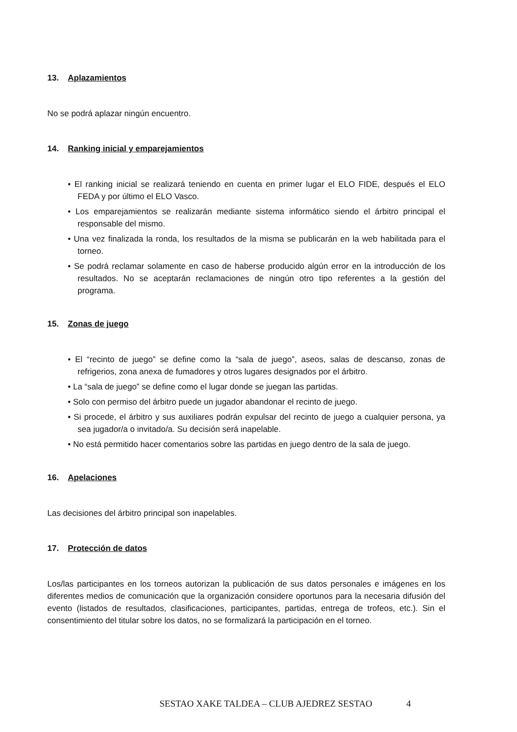13. Aplazamientos
No se podrá aplazar ningún encuentro.
14. Ranking inicial y emparejamientos
• El ranking inicial se realizará teniendo en cuenta en primer lugar el ELO FIDE, después el ELO FEDA y por último el ELO Vasco.
• Los emparejamientos se realizarán mediante sistema informático siendo el árbitro principal el responsable del mismo.
• Una vez finalizada la ronda, los resultados de la misma se publicarán en la web habilitada para el torneo.
• Se podrá reclamar solamente en caso de haberse producido algún error en la introducción de los resultados. No se aceptarán reclamaciones de ningún otro tipo referentes a la gestión del programa.
15. Zonas de juego
• El “recinto de juego” se define como la “sala de juego”, aseos, salas de descanso, zonas de refrigerios, zona anexa de fumadores y otros lugares designados por el árbitro.
• La “sala de juego” se define como el lugar donde se juegan las partidas.
• Solo con permiso del árbitro puede un jugador abandonar el recinto de juego.
• Si procede, el árbitro y sus auxiliares podrán expulsar del recinto de juego a cualquier persona, ya sea jugador/a o invitado/a. Su decisión será inapelable.
• No está permitido hacer comentarios sobre las partidas en juego dentro de la sala de juego.
16. Apelaciones
Las decisiones del árbitro principal son inapelables.
17. Protección de datos
Los/las participantes en los torneos autorizan la publicación de sus datos personales e imágenes en los diferentes medios de comunicación que la organización considere oportunos para la necesaria difusión del evento (listados de resultados, clasificaciones, participantes, partidas, entrega de trofeos, etc.). Sin el consentimiento del titular sobre los datos, no se formalizará la participación en el torneo.
SESTAO XAKE TALDEA – CLUB AJEDREZ SESTAO 4